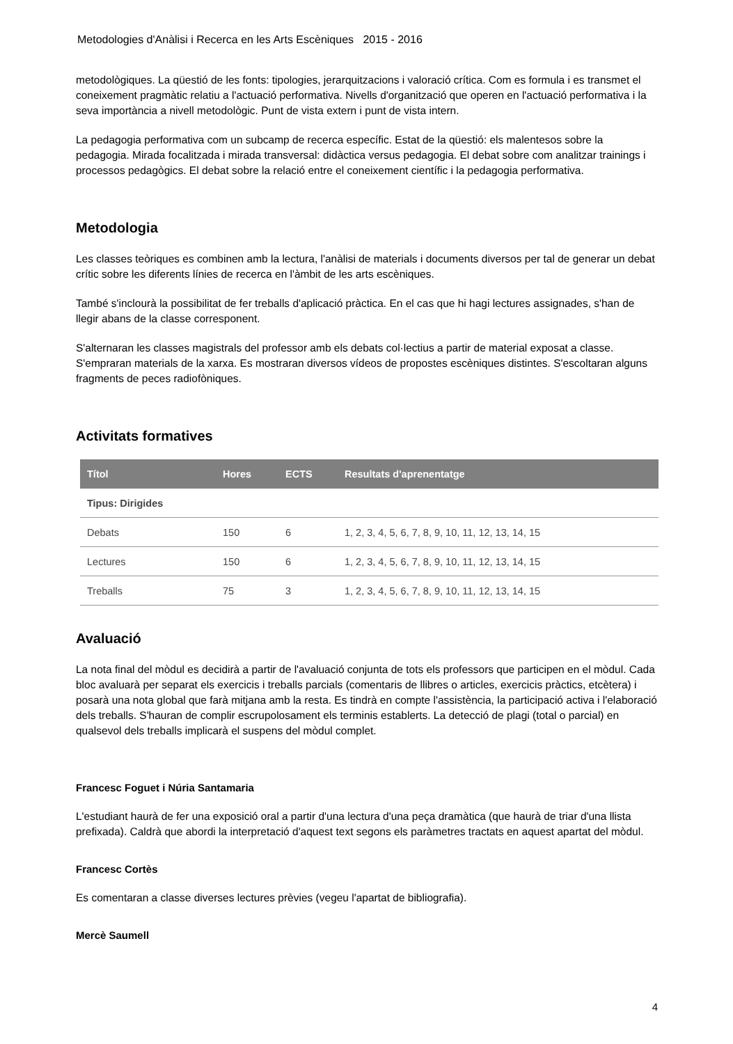Metodologies d'Anàlisi i Recerca en les Arts Escèniques 2015 - 2016
metodològiques. La qüestió de les fonts: tipologies, jerarquitzacions i valoració crítica. Com es formula i es transmet el coneixement pragmàtic relatiu a l'actuació performativa. Nivells d'organització que operen en l'actuació performativa i la seva importància a nivell metodològic. Punt de vista extern i punt de vista intern.
La pedagogia performativa com un subcamp de recerca específic. Estat de la qüestió: els malentesos sobre la pedagogia. Mirada focalitzada i mirada transversal: didàctica versus pedagogia. El debat sobre com analitzar trainings i processos pedagògics. El debat sobre la relació entre el coneixement científic i la pedagogia performativa.
Metodologia
Les classes teòriques es combinen amb la lectura, l'anàlisi de materials i documents diversos per tal de generar un debat crític sobre les diferents línies de recerca en l'àmbit de les arts escèniques.
També s'inclourà la possibilitat de fer treballs d'aplicació pràctica. En el cas que hi hagi lectures assignades, s'han de llegir abans de la classe corresponent.
S'alternaran les classes magistrals del professor amb els debats col·lectius a partir de material exposat a classe. S'empraran materials de la xarxa. Es mostraran diversos vídeos de propostes escèniques distintes. S'escoltaran alguns fragments de peces radiofòniques.
Activitats formatives
| Títol | Hores | ECTS | Resultats d'aprenentatge |
| --- | --- | --- | --- |
| Tipus: Dirigides | | | |
| Debats | 150 | 6 | 1, 2, 3, 4, 5, 6, 7, 8, 9, 10, 11, 12, 13, 14, 15 |
| Lectures | 150 | 6 | 1, 2, 3, 4, 5, 6, 7, 8, 9, 10, 11, 12, 13, 14, 15 |
| Treballs | 75 | 3 | 1, 2, 3, 4, 5, 6, 7, 8, 9, 10, 11, 12, 13, 14, 15 |
Avaluació
La nota final del mòdul es decidirà a partir de l'avaluació conjunta de tots els professors que participen en el mòdul. Cada bloc avaluarà per separat els exercicis i treballs parcials (comentaris de llibres o articles, exercicis pràctics, etcètera) i posarà una nota global que farà mitjana amb la resta. Es tindrà en compte l'assistència, la participació activa i l'elaboració dels treballs. S'hauran de complir escrupolosament els terminis establerts. La detecció de plagi (total o parcial) en qualsevol dels treballs implicarà el suspens del mòdul complet.
Francesc Foguet i Núria Santamaria
L'estudiant haurà de fer una exposició oral a partir d'una lectura d'una peça dramàtica (que haurà de triar d'una llista prefixada). Caldrà que abordi la interpretació d'aquest text segons els paràmetres tractats en aquest apartat del mòdul.
Francesc Cortès
Es comentaran a classe diverses lectures prèvies (vegeu l'apartat de bibliografia).
Mercè Saumell
4